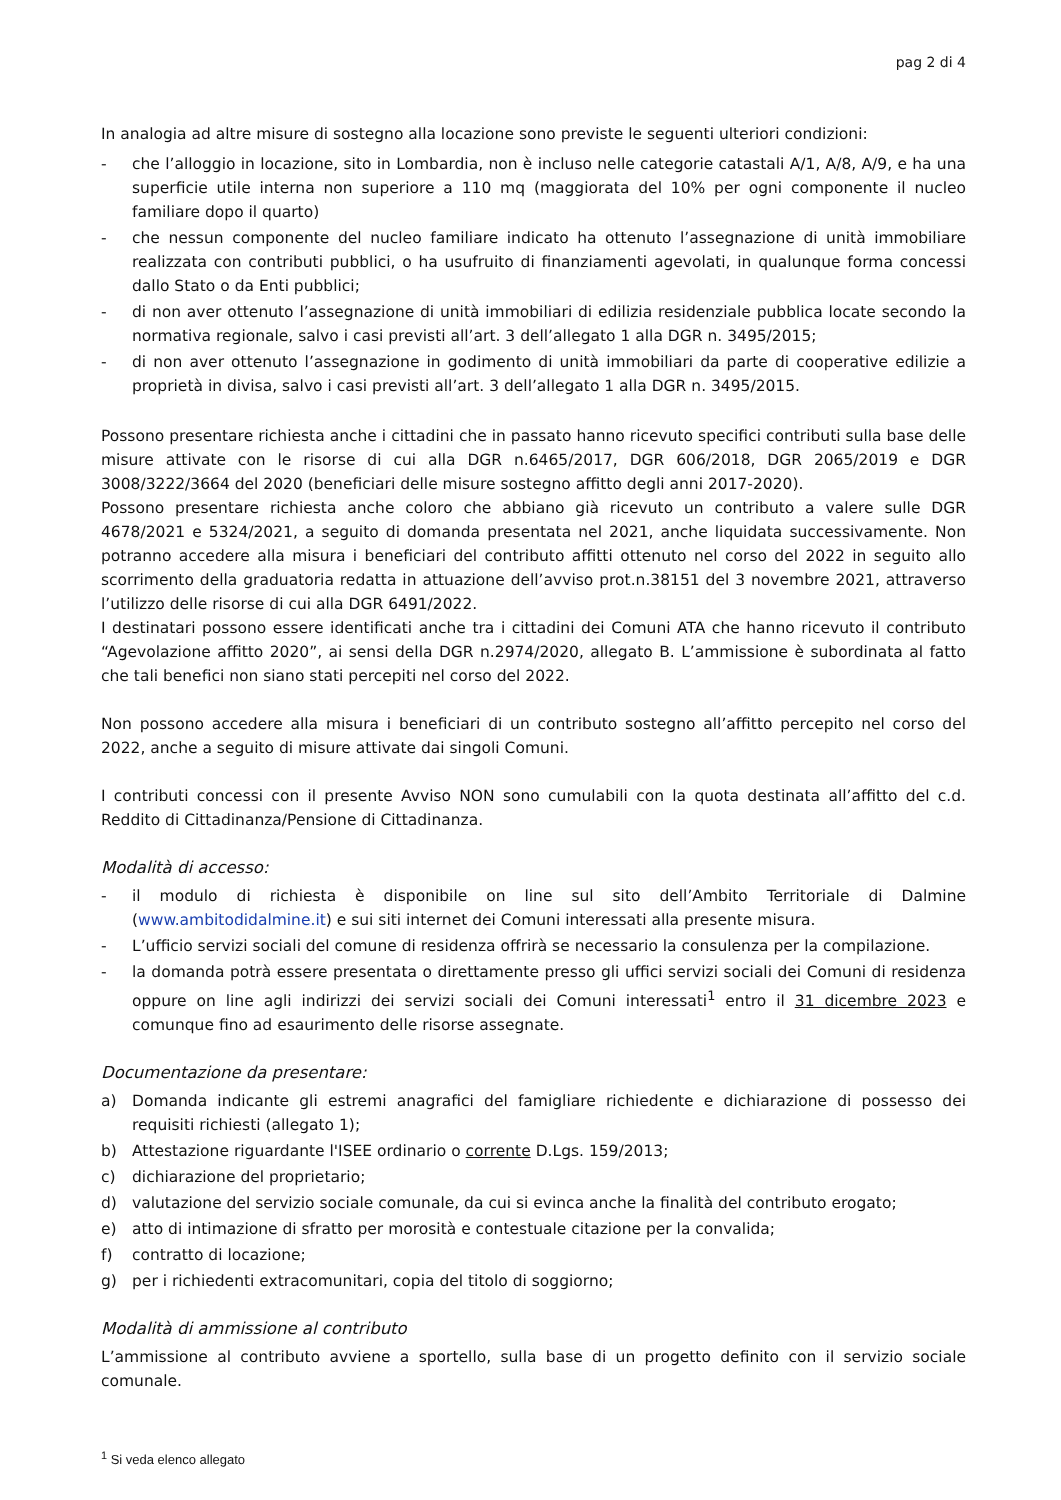pag 2 di 4
In analogia ad altre misure di sostegno alla locazione sono previste le seguenti ulteriori condizioni:
- che l’alloggio in locazione, sito in Lombardia, non è incluso nelle categorie catastali A/1, A/8, A/9, e ha una superficie utile interna non superiore a 110 mq (maggiorata del 10% per ogni componente il nucleo familiare dopo il quarto)
- che nessun componente del nucleo familiare indicato ha ottenuto l’assegnazione di unità immobiliare realizzata con contributi pubblici, o ha usufruito di finanziamenti agevolati, in qualunque forma concessi dallo Stato o da Enti pubblici;
- di non aver ottenuto l’assegnazione di unità immobiliari di edilizia residenziale pubblica locate secondo la normativa regionale, salvo i casi previsti all’art. 3 dell’allegato 1 alla DGR n. 3495/2015;
- di non aver ottenuto l’assegnazione in godimento di unità immobiliari da parte di cooperative edilizie a proprietà in divisa, salvo i casi previsti all’art. 3 dell’allegato 1 alla DGR n. 3495/2015.
Possono presentare richiesta anche i cittadini che in passato hanno ricevuto specifici contributi sulla base delle misure attivate con le risorse di cui alla DGR n.6465/2017, DGR 606/2018, DGR 2065/2019 e DGR 3008/3222/3664 del 2020 (beneficiari delle misure sostegno affitto degli anni 2017-2020).
Possono presentare richiesta anche coloro che abbiano già ricevuto un contributo a valere sulle DGR 4678/2021 e 5324/2021, a seguito di domanda presentata nel 2021, anche liquidata successivamente. Non potranno accedere alla misura i beneficiari del contributo affitti ottenuto nel corso del 2022 in seguito allo scorrimento della graduatoria redatta in attuazione dell’avviso prot.n.38151 del 3 novembre 2021, attraverso l’utilizzo delle risorse di cui alla DGR 6491/2022.
I destinatari possono essere identificati anche tra i cittadini dei Comuni ATA che hanno ricevuto il contributo “Agevolazione affitto 2020”, ai sensi della DGR n.2974/2020, allegato B. L’ammissione è subordinata al fatto che tali benefici non siano stati percepiti nel corso del 2022.
Non possono accedere alla misura i beneficiari di un contributo sostegno all’affitto percepito nel corso del 2022, anche a seguito di misure attivate dai singoli Comuni.
I contributi concessi con il presente Avviso NON sono cumulabili con la quota destinata all’affitto del c.d. Reddito di Cittadinanza/Pensione di Cittadinanza.
Modalità di accesso:
- il modulo di richiesta è disponibile on line sul sito dell’Ambito Territoriale di Dalmine (www.ambitodidalmine.it) e sui siti internet dei Comuni interessati alla presente misura.
- L’ufficio servizi sociali del comune di residenza offrirà se necessario la consulenza per la compilazione.
- la domanda potrà essere presentata o direttamente presso gli uffici servizi sociali dei Comuni di residenza oppure on line agli indirizzi dei servizi sociali dei Comuni interessati<sup>1</sup> entro il 31 dicembre 2023 e comunque fino ad esaurimento delle risorse assegnate.
Documentazione da presentare:
a) Domanda indicante gli estremi anagrafici del famigliare richiedente e dichiarazione di possesso dei requisiti richiesti (allegato 1);
b) Attestazione riguardante l'ISEE ordinario o corrente D.Lgs. 159/2013;
c) dichiarazione del proprietario;
d) valutazione del servizio sociale comunale, da cui si evinca anche la finalità del contributo erogato;
e) atto di intimazione di sfratto per morosità e contestuale citazione per la convalida;
f) contratto di locazione;
g) per i richiedenti extracomunitari, copia del titolo di soggiorno;
Modalità di ammissione al contributo
L’ammissione al contributo avviene a sportello, sulla base di un progetto definito con il servizio sociale comunale.
<sup>1</sup> Si veda elenco allegato